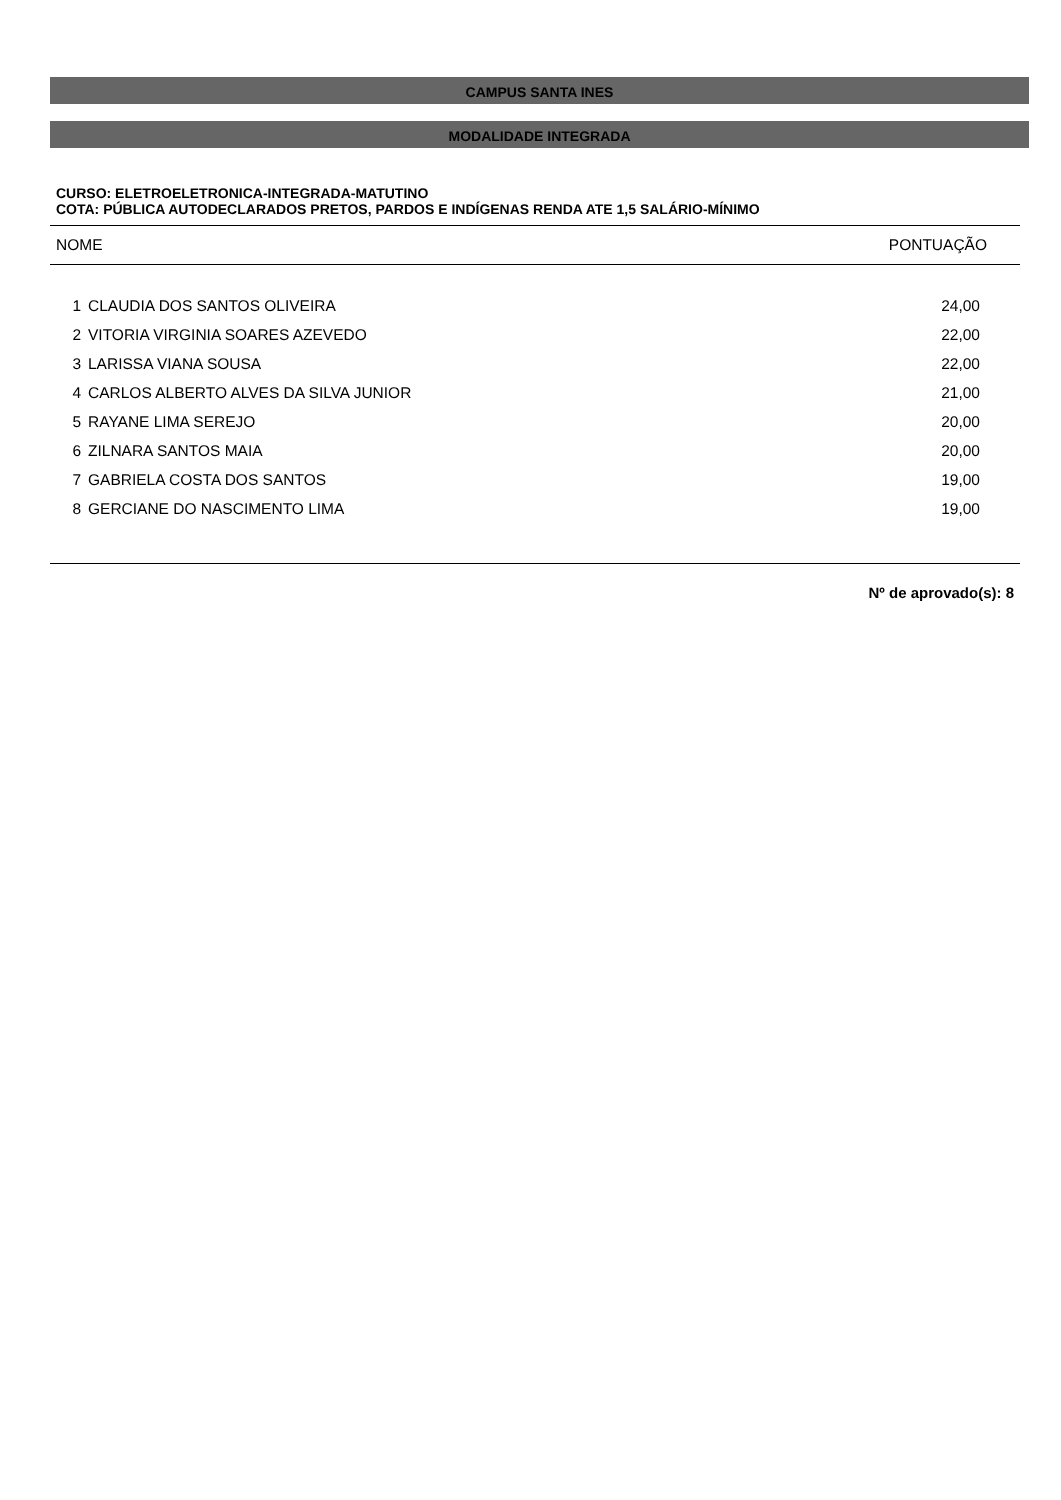CAMPUS SANTA INES
MODALIDADE INTEGRADA
CURSO: ELETROELETRONICA-INTEGRADA-MATUTINO
COTA: PÚBLICA AUTODECLARADOS PRETOS, PARDOS E INDÍGENAS RENDA ATE 1,5 SALÁRIO-MÍNIMO
| NOME | | PONTUAÇÃO |
| --- | --- | --- |
| 1 | CLAUDIA DOS SANTOS OLIVEIRA | 24,00 |
| 2 | VITORIA VIRGINIA SOARES AZEVEDO | 22,00 |
| 3 | LARISSA VIANA SOUSA | 22,00 |
| 4 | CARLOS ALBERTO ALVES DA SILVA JUNIOR | 21,00 |
| 5 | RAYANE LIMA SEREJO | 20,00 |
| 6 | ZILNARA SANTOS MAIA | 20,00 |
| 7 | GABRIELA COSTA DOS SANTOS | 19,00 |
| 8 | GERCIANE DO NASCIMENTO LIMA | 19,00 |
Nº de aprovado(s): 8